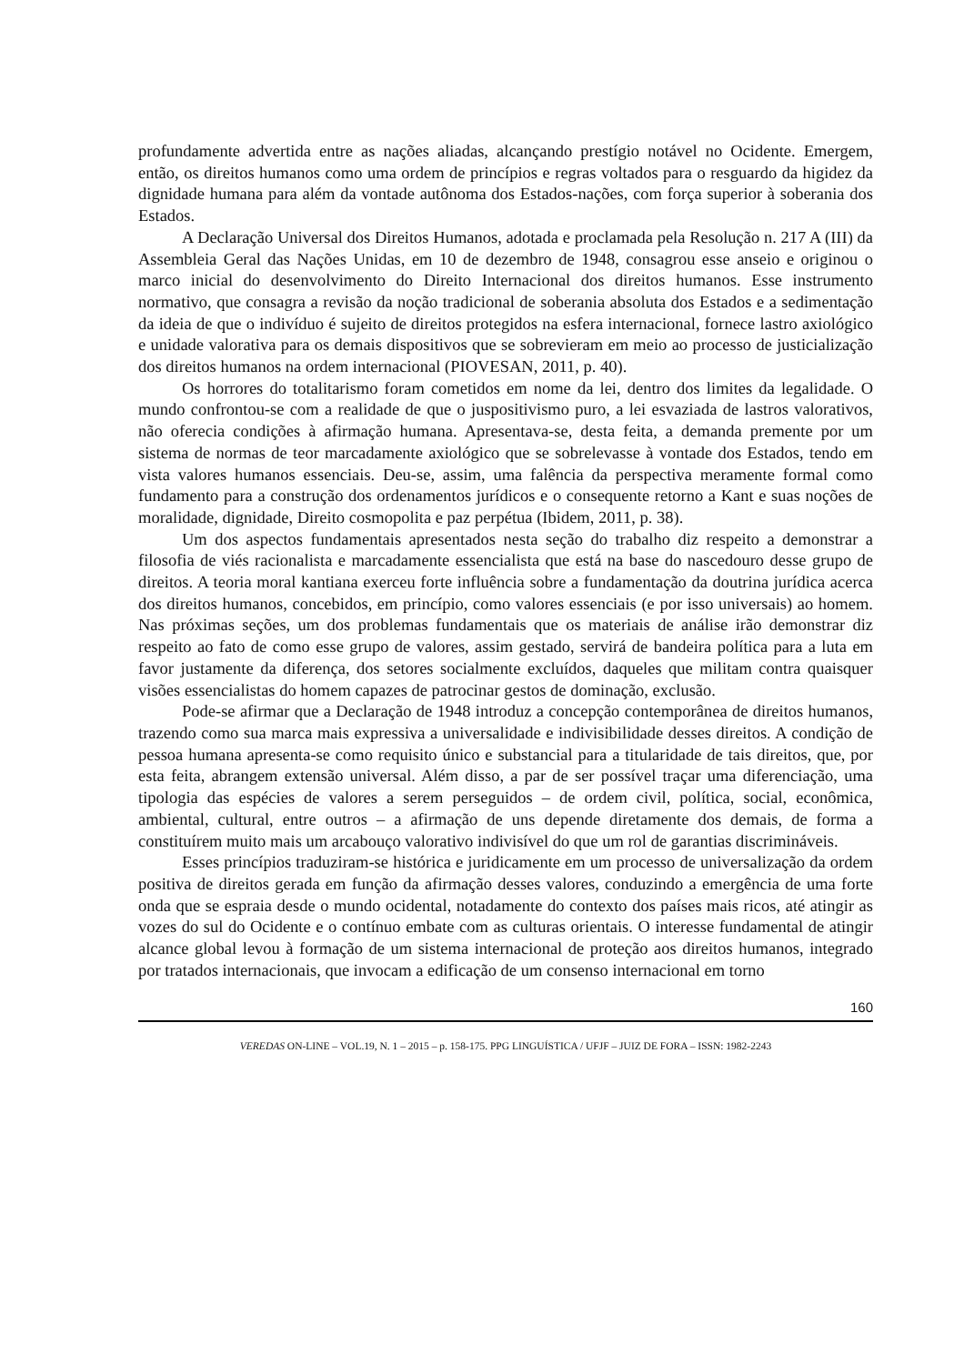profundamente advertida entre as nações aliadas, alcançando prestígio notável no Ocidente. Emergem, então, os direitos humanos como uma ordem de princípios e regras voltados para o resguardo da higidez da dignidade humana para além da vontade autônoma dos Estados-nações, com força superior à soberania dos Estados.
A Declaração Universal dos Direitos Humanos, adotada e proclamada pela Resolução n. 217 A (III) da Assembleia Geral das Nações Unidas, em 10 de dezembro de 1948, consagrou esse anseio e originou o marco inicial do desenvolvimento do Direito Internacional dos direitos humanos. Esse instrumento normativo, que consagra a revisão da noção tradicional de soberania absoluta dos Estados e a sedimentação da ideia de que o indivíduo é sujeito de direitos protegidos na esfera internacional, fornece lastro axiológico e unidade valorativa para os demais dispositivos que se sobrevieram em meio ao processo de justicialização dos direitos humanos na ordem internacional (PIOVESAN, 2011, p. 40).
Os horrores do totalitarismo foram cometidos em nome da lei, dentro dos limites da legalidade. O mundo confrontou-se com a realidade de que o juspositivismo puro, a lei esvaziada de lastros valorativos, não oferecia condições à afirmação humana. Apresentava-se, desta feita, a demanda premente por um sistema de normas de teor marcadamente axiológico que se sobrelevasse à vontade dos Estados, tendo em vista valores humanos essenciais. Deu-se, assim, uma falência da perspectiva meramente formal como fundamento para a construção dos ordenamentos jurídicos e o consequente retorno a Kant e suas noções de moralidade, dignidade, Direito cosmopolita e paz perpétua (Ibidem, 2011, p. 38).
Um dos aspectos fundamentais apresentados nesta seção do trabalho diz respeito a demonstrar a filosofia de viés racionalista e marcadamente essencialista que está na base do nascedouro desse grupo de direitos. A teoria moral kantiana exerceu forte influência sobre a fundamentação da doutrina jurídica acerca dos direitos humanos, concebidos, em princípio, como valores essenciais (e por isso universais) ao homem. Nas próximas seções, um dos problemas fundamentais que os materiais de análise irão demonstrar diz respeito ao fato de como esse grupo de valores, assim gestado, servirá de bandeira política para a luta em favor justamente da diferença, dos setores socialmente excluídos, daqueles que militam contra quaisquer visões essencialistas do homem capazes de patrocinar gestos de dominação, exclusão.
Pode-se afirmar que a Declaração de 1948 introduz a concepção contemporânea de direitos humanos, trazendo como sua marca mais expressiva a universalidade e indivisibilidade desses direitos. A condição de pessoa humana apresenta-se como requisito único e substancial para a titularidade de tais direitos, que, por esta feita, abrangem extensão universal. Além disso, a par de ser possível traçar uma diferenciação, uma tipologia das espécies de valores a serem perseguidos – de ordem civil, política, social, econômica, ambiental, cultural, entre outros – a afirmação de uns depende diretamente dos demais, de forma a constituírem muito mais um arcabouço valorativo indivisível do que um rol de garantias discrimináveis.
Esses princípios traduziram-se histórica e juridicamente em um processo de universalização da ordem positiva de direitos gerada em função da afirmação desses valores, conduzindo a emergência de uma forte onda que se espraia desde o mundo ocidental, notadamente do contexto dos países mais ricos, até atingir as vozes do sul do Ocidente e o contínuo embate com as culturas orientais. O interesse fundamental de atingir alcance global levou à formação de um sistema internacional de proteção aos direitos humanos, integrado por tratados internacionais, que invocam a edificação de um consenso internacional em torno
160
VEREDAS ON-LINE – VOL.19, N. 1 – 2015 – p. 158-175. PPG LINGUÍSTICA / UFJF – JUIZ DE FORA – ISSN: 1982-2243